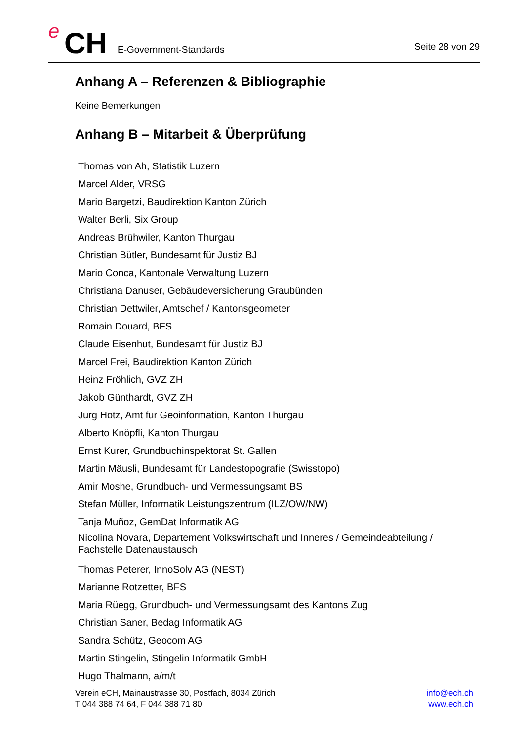e CH E-Government-Standards Seite 28 von 29
Anhang A – Referenzen & Bibliographie
Keine Bemerkungen
Anhang B – Mitarbeit & Überprüfung
Thomas von Ah, Statistik Luzern
Marcel Alder, VRSG
Mario Bargetzi, Baudirektion Kanton Zürich
Walter Berli, Six Group
Andreas Brühwiler, Kanton Thurgau
Christian Bütler, Bundesamt für Justiz BJ
Mario Conca, Kantonale Verwaltung Luzern
Christiana Danuser, Gebäudeversicherung Graubünden
Christian Dettwiler, Amtschef / Kantonsgeometer
Romain Douard, BFS
Claude Eisenhut, Bundesamt für Justiz BJ
Marcel Frei, Baudirektion Kanton Zürich
Heinz Fröhlich, GVZ ZH
Jakob Günthardt, GVZ ZH
Jürg Hotz, Amt für Geoinformation, Kanton Thurgau
Alberto Knöpfli, Kanton Thurgau
Ernst Kurer, Grundbuchinspektorat St. Gallen
Martin Mäusli, Bundesamt für Landestopografie (Swisstopo)
Amir Moshe, Grundbuch- und Vermessungsamt BS
Stefan Müller, Informatik Leistungszentrum (ILZ/OW/NW)
Tanja Muñoz, GemDat Informatik AG
Nicolina Novara, Departement Volkswirtschaft und Inneres / Gemeindeabteilung / Fachstelle Datenaustausch
Thomas Peterer, InnoSolv AG (NEST)
Marianne Rotzetter, BFS
Maria Rüegg, Grundbuch- und Vermessungsamt des Kantons Zug
Christian Saner, Bedag Informatik AG
Sandra Schütz, Geocom AG
Martin Stingelin, Stingelin Informatik GmbH
Hugo Thalmann, a/m/t
Verein eCH, Mainaustrasse 30, Postfach, 8034 Zürich
T 044 388 74 64, F 044 388 71 80
info@ech.ch
www.ech.ch